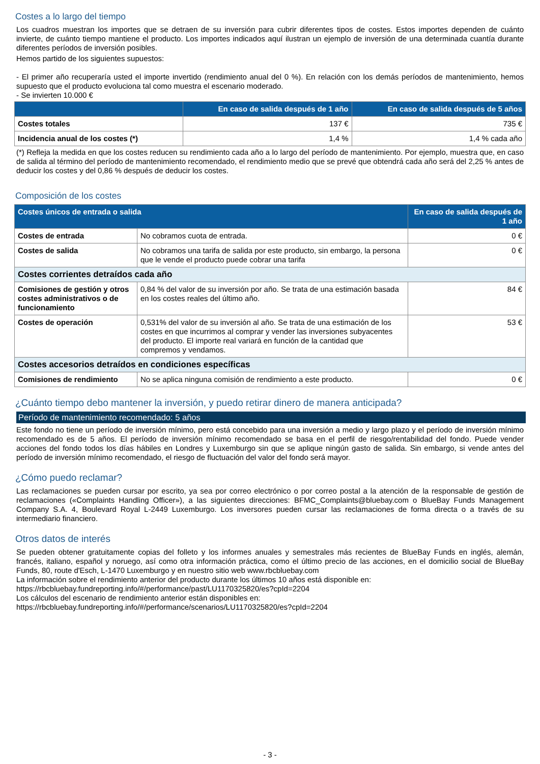Costes a lo largo del tiempo
Los cuadros muestran los importes que se detraen de su inversión para cubrir diferentes tipos de costes. Estos importes dependen de cuánto invierte, de cuánto tiempo mantiene el producto. Los importes indicados aquí ilustran un ejemplo de inversión de una determinada cuantía durante diferentes períodos de inversión posibles.
Hemos partido de los siguientes supuestos:
- El primer año recuperaría usted el importe invertido (rendimiento anual del 0 %). En relación con los demás períodos de mantenimiento, hemos supuesto que el producto evoluciona tal como muestra el escenario moderado.
- Se invierten 10.000 €
| | En caso de salida después de 1 año | En caso de salida después de 5 años |
| --- | --- | --- |
| Costes totales | 137 € | 735 € |
| Incidencia anual de los costes (*) | 1,4 % | 1,4 % cada año |
(*) Refleja la medida en que los costes reducen su rendimiento cada año a lo largo del período de mantenimiento. Por ejemplo, muestra que, en caso de salida al término del período de mantenimiento recomendado, el rendimiento medio que se prevé que obtendrá cada año será del 2,25 % antes de deducir los costes y del 0,86 % después de deducir los costes.
Composición de los costes
| Costes únicos de entrada o salida | | En caso de salida después de 1 año |
| --- | --- | --- |
| Costes de entrada | No cobramos cuota de entrada. | 0 € |
| Costes de salida | No cobramos una tarifa de salida por este producto, sin embargo, la persona que le vende el producto puede cobrar una tarifa | 0 € |
| Costes corrientes detraídos cada año | | |
| Comisiones de gestión y otros costes administrativos o de funcionamiento | 0,84 % del valor de su inversión por año. Se trata de una estimación basada en los costes reales del último año. | 84 € |
| Costes de operación | 0,531% del valor de su inversión al año. Se trata de una estimación de los costes en que incurrimos al comprar y vender las inversiones subyacentes del producto. El importe real variará en función de la cantidad que compremos y vendamos. | 53 € |
| Costes accesorios detraídos en condiciones específicas | | |
| Comisiones de rendimiento | No se aplica ninguna comisión de rendimiento a este producto. | 0 € |
¿Cuánto tiempo debo mantener la inversión, y puedo retirar dinero de manera anticipada?
Período de mantenimiento recomendado: 5 años
Este fondo no tiene un período de inversión mínimo, pero está concebido para una inversión a medio y largo plazo y el período de inversión mínimo recomendado es de 5 años. El período de inversión mínimo recomendado se basa en el perfil de riesgo/rentabilidad del fondo. Puede vender acciones del fondo todos los días hábiles en Londres y Luxemburgo sin que se aplique ningún gasto de salida. Sin embargo, si vende antes del período de inversión mínimo recomendado, el riesgo de fluctuación del valor del fondo será mayor.
¿Cómo puedo reclamar?
Las reclamaciones se pueden cursar por escrito, ya sea por correo electrónico o por correo postal a la atención de la responsable de gestión de reclamaciones («Complaints Handling Officer»), a las siguientes direcciones: BFMC_Complaints@bluebay.com o BlueBay Funds Management Company S.A. 4, Boulevard Royal L-2449 Luxemburgo. Los inversores pueden cursar las reclamaciones de forma directa o a través de su intermediario financiero.
Otros datos de interés
Se pueden obtener gratuitamente copias del folleto y los informes anuales y semestrales más recientes de BlueBay Funds en inglés, alemán, francés, italiano, español y noruego, así como otra información práctica, como el último precio de las acciones, en el domicilio social de BlueBay Funds, 80, route d'Esch, L-1470 Luxemburgo y en nuestro sitio web www.rbcbluebay.com
La información sobre el rendimiento anterior del producto durante los últimos 10 años está disponible en:
https://rbcbluebay.fundreporting.info/#/performance/past/LU1170325820/es?cpId=2204
Los cálculos del escenario de rendimiento anterior están disponibles en:
https://rbcbluebay.fundreporting.info/#/performance/scenarios/LU1170325820/es?cpId=2204
- 3 -